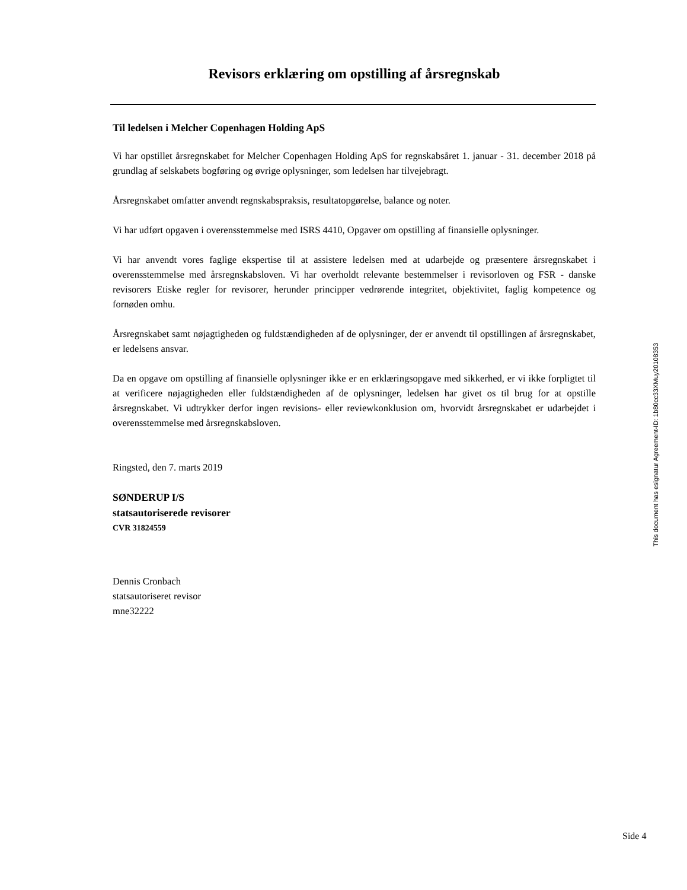Revisors erklæring om opstilling af årsregnskab
Til ledelsen i Melcher Copenhagen Holding ApS
Vi har opstillet årsregnskabet for Melcher Copenhagen Holding ApS for regnskabsåret 1. januar - 31. december 2018 på grundlag af selskabets bogføring og øvrige oplysninger, som ledelsen har tilvejebragt.
Årsregnskabet omfatter anvendt regnskabspraksis, resultatopgørelse, balance og noter.
Vi har udført opgaven i overensstemmelse med ISRS 4410, Opgaver om opstilling af finansielle oplysninger.
Vi har anvendt vores faglige ekspertise til at assistere ledelsen med at udarbejde og præsentere årsregnskabet i overensstemmelse med årsregnskabsloven. Vi har overholdt relevante bestemmelser i revisorloven og FSR - danske revisorers Etiske regler for revisorer, herunder principper vedrørende integritet, objektivitet, faglig kompetence og fornøden omhu.
Årsregnskabet samt nøjagtigheden og fuldstændigheden af de oplysninger, der er anvendt til opstillingen af årsregnskabet, er ledelsens ansvar.
Da en opgave om opstilling af finansielle oplysninger ikke er en erklæringsopgave med sikkerhed, er vi ikke forpligtet til at verificere nøjagtigheden eller fuldstændigheden af de oplysninger, ledelsen har givet os til brug for at opstille årsregnskabet. Vi udtrykker derfor ingen revisions- eller reviewkonklusion om, hvorvidt årsregnskabet er udarbejdet i overensstemmelse med årsregnskabsloven.
Ringsted, den 7. marts 2019
SØNDERUP I/S
statsautoriserede revisorer
CVR 31824559
Dennis Cronbach
statsautoriseret revisor
mne32222
This document has esignatur Agreement-ID: 1b80cc33XMuy20108353
Side 4